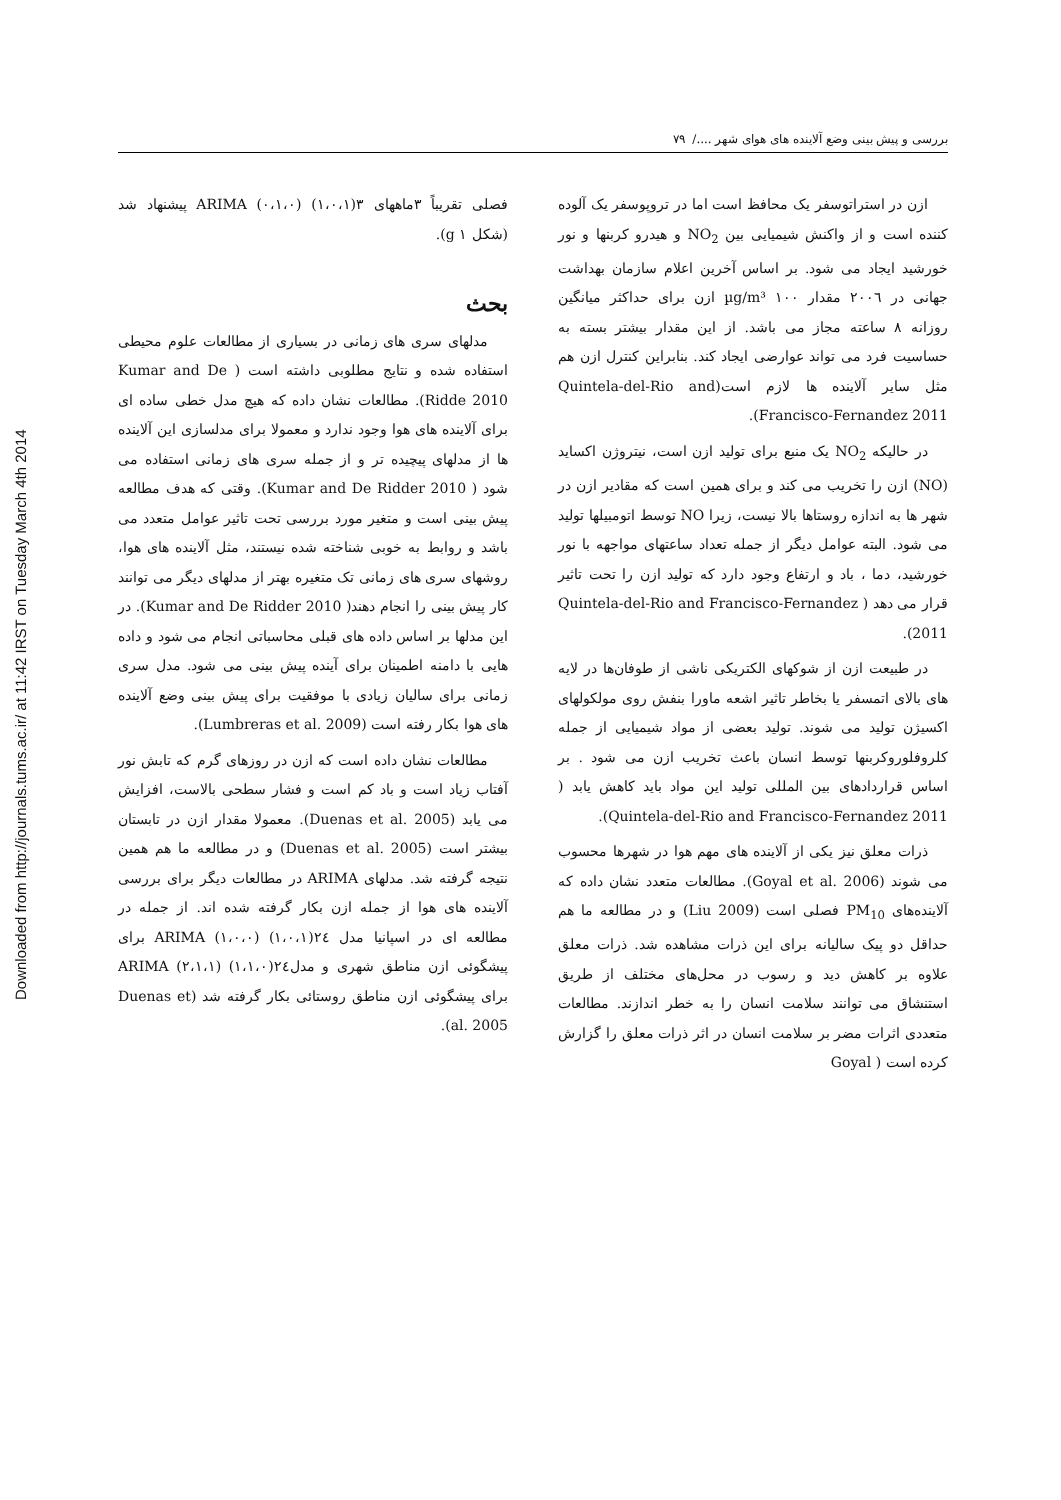Downloaded from http://journals.tums.ac.ir/ at 11:42 IRST on Tuesday March 4th 2014
بررسی و پیش بینی وضع آلاینده های هوای شهر ..../ ۷۹
فصلی تقریباً ۳ماههای ۳(۱،۰،۱) (۰،۱،۰) ARIMA پیشنهاد شد (شکل g ۱).
بحث
مدلهای سری های زمانی در بسیاری از مطالعات علوم محیطی استفاده شده و نتایج مطلوبی داشته است ( Kumar and De Ridde 2010). مطالعات نشان داده که هیچ مدل خطی ساده ای برای آلاینده های هوا وجود ندارد و معمولا برای مدلسازی این آلاینده ها از مدلهای پیچیده تر و از جمله سری های زمانی استفاده می شود ( Kumar and De Ridder 2010). وقتی که هدف مطالعه پیش بینی است و متغیر مورد بررسی تحت تاثیر عوامل متعدد می باشد و روابط به خوبی شناخته شده نیستند، مثل آلاینده های هوا، روشهای سری های زمانی تک متغیره بهتر از مدلهای دیگر می توانند کار پیش بینی را انجام دهند( Kumar and De Ridder 2010). در این مدلها بر اساس داده های قبلی محاسباتی انجام می شود و داده هایی با دامنه اطمینان برای آینده پیش بینی می شود. مدل سری زمانی برای سالیان زیادی با موفقیت برای پیش بینی وضع آلاینده های هوا بکار رفته است (Lumbreras et al. 2009).
مطالعات نشان داده است که ازن در روزهای گرم که تابش نور آفتاب زیاد است و باد کم است و فشار سطحی بالاست، افزایش می یابد (Duenas et al. 2005). معمولا مقدار ازن در تابستان بیشتر است (Duenas et al. 2005) و در مطالعه ما هم همین نتیجه گرفته شد. مدلهای ARIMA در مطالعات دیگر برای بررسی آلاینده های هوا از جمله ازن بکار گرفته شده اند. از جمله در مطالعه ای در اسپانیا مدل ۲٤(۱،۰،۱) (۱،۰،۰) ARIMA برای پیشگوئی ازن مناطق شهری و مدل۲٤(۱،۱،۰) (۲،۱،۱) ARIMA برای پیشگوئی ازن مناطق روستائی بکار گرفته شد (Duenas et al. 2005).
ازن در استراتوسفر یک محافظ است اما در تروپوسفر یک آلوده کننده است و از واکنش شیمیایی بین NO<sub>2</sub> و هیدرو کربنها و نور خورشید ایجاد می شود. بر اساس آخرین اعلام سازمان بهداشت جهانی در ۲۰۰٦ مقدار ۱۰۰ µg/m³ ازن برای حداکثر میانگین روزانه ۸ ساعته مجاز می باشد. از این مقدار بیشتر بسته به حساسیت فرد می تواند عوارضی ایجاد کند. بنابراین کنترل ازن هم مثل سایر آلاینده ها لازم است(Quintela-del-Rio and Francisco-Fernandez 2011).
در حالیکه NO<sub>2</sub> یک منبع برای تولید ازن است، نیتروژن اکساید (NO) ازن را تخریب می کند و برای همین است که مقادیر ازن در شهر ها به اندازه روستاها بالا نیست، زیرا NO توسط اتومبیلها تولید می شود. البته عوامل دیگر از جمله تعداد ساعتهای مواجهه با نور خورشید، دما ، باد و ارتفاع وجود دارد که تولید ازن را تحت تاثیر قرار می دهد ( Quintela-del-Rio and Francisco-Fernandez 2011).
در طبیعت ازن از شوکهای الکتریکی ناشی از طوفان‌ها در لایه های بالای اتمسفر یا بخاطر تاثیر اشعه ماورا بنفش روی مولکولهای اکسیژن تولید می شوند. تولید بعضی از مواد شیمیایی از جمله کلروفلوروکربنها توسط انسان باعث تخریب ازن می شود . بر اساس قراردادهای بین المللی تولید این مواد باید کاهش یابد ( Quintela-del-Rio and Francisco-Fernandez 2011).
ذرات معلق نیز یکی از آلاینده های مهم هوا در شهرها محسوب می شوند (Goyal et al. 2006). مطالعات متعدد نشان داده که آلاینده‌های PM<sub>10</sub> فصلی است (Liu 2009) و در مطالعه ما هم حداقل دو پیک سالیانه برای این ذرات مشاهده شد. ذرات معلق علاوه بر کاهش دید و رسوب در محل‌های مختلف از طریق استنشاق می توانند سلامت انسان را به خطر اندازند. مطالعات متعددی اثرات مضر بر سلامت انسان در اثر ذرات معلق را گزارش کرده است ( Goyal